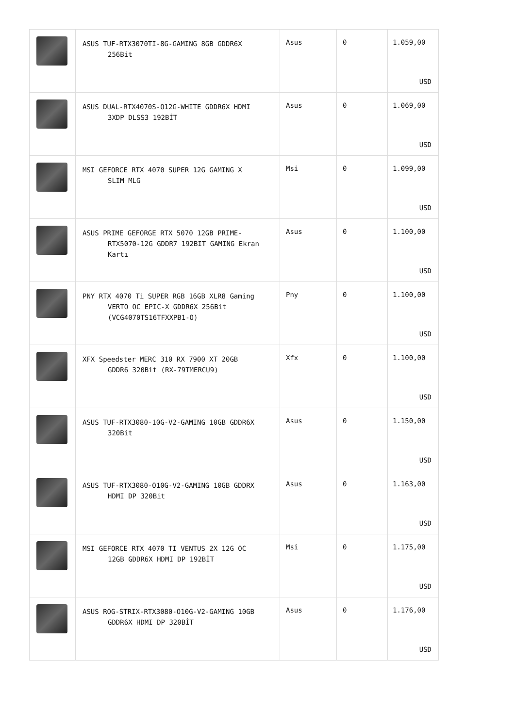| | ASUS TUF-RTX3070TI-8G-GAMING 8GB GDDR6X 256Bit | Asus | 0 | 1.059,00 USD |
| | ASUS DUAL-RTX4070S-O12G-WHITE GDDR6X HDMI 3XDP DLSS3 192BİT | Asus | 0 | 1.069,00 USD |
| | MSI GEFORCE RTX 4070 SUPER 12G GAMING X SLIM MLG | Msi | 0 | 1.099,00 USD |
| | ASUS PRIME GEFORGE RTX 5070 12GB PRIME- RTX5070-12G GDDR7 192BIT GAMING Ekran Kartı | Asus | 0 | 1.100,00 USD |
| | PNY RTX 4070 Ti SUPER RGB 16GB XLR8 Gaming VERTO OC EPIC-X GDDR6X 256Bit (VCG4070TS16TFXXPB1-O) | Pny | 0 | 1.100,00 USD |
| | XFX Speedster MERC 310 RX 7900 XT 20GB GDDR6 320Bit (RX-79TMERCU9) | Xfx | 0 | 1.100,00 USD |
| | ASUS TUF-RTX3080-10G-V2-GAMING 10GB GDDR6X 320Bit | Asus | 0 | 1.150,00 USD |
| | ASUS TUF-RTX3080-O10G-V2-GAMING 10GB GDDRX HDMI DP 320Bit | Asus | 0 | 1.163,00 USD |
| | MSI GEFORCE RTX 4070 TI VENTUS 2X 12G OC 12GB GDDR6X HDMI DP 192BİT | Msi | 0 | 1.175,00 USD |
| | ASUS ROG-STRIX-RTX3080-O10G-V2-GAMING 10GB GDDR6X HDMI DP 320BİT | Asus | 0 | 1.176,00 USD |